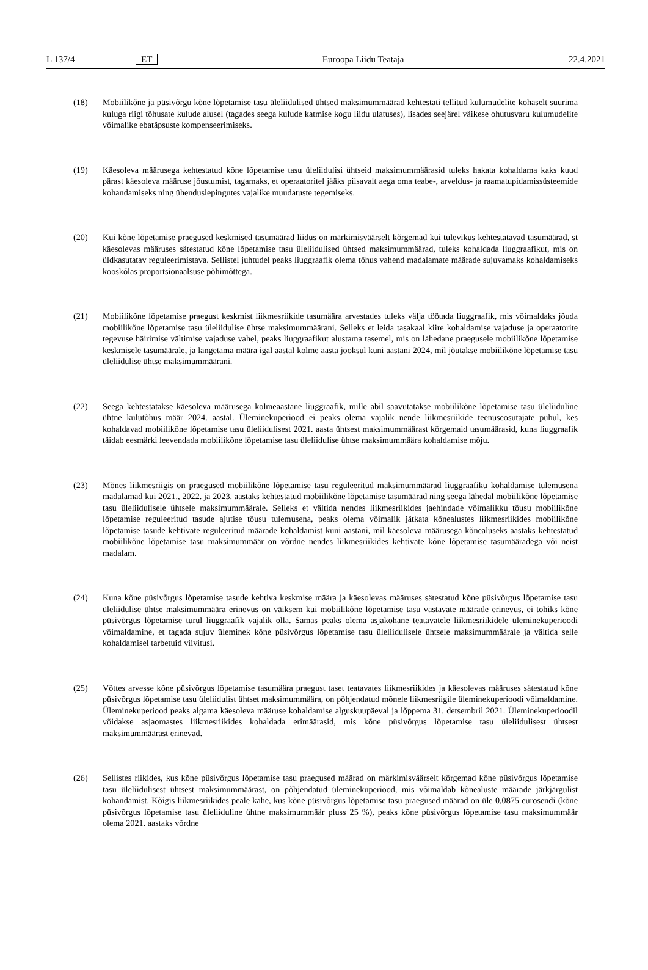L 137/4 ET Euroopa Liidu Teataja 22.4.2021
(18) Mobiilikõne ja püsivõrgu kõne lõpetamise tasu üleliidulised ühtsed maksimummäärad kehtestati tellitud kulumudelite kohaselt suurima kuluga riigi tõhusate kulude alusel (tagades seega kulude katmise kogu liidu ulatuses), lisades seejärel väikese ohutusvaru kulumudelite võimalike ebatäpsuste kompenseerimiseks.
(19) Käesoleva määrusega kehtestatud kõne lõpetamise tasu üleliidulisi ühtseid maksimummäärasid tuleks hakata kohaldama kaks kuud pärast käesoleva määruse jõustumist, tagamaks, et operaatoritel jääks piisavalt aega oma teabe-, arveldus- ja raamatupidamissüsteemide kohandamiseks ning ühenduslepingutes vajalike muudatuste tegemiseks.
(20) Kui kõne lõpetamise praegused keskmised tasumäärad liidus on märkimisväärselt kõrgemad kui tulevikus kehtestatavad tasumäärad, st käesolevas määruses sätestatud kõne lõpetamise tasu üleliidulised ühtsed maksimummäärad, tuleks kohaldada liuggraafikut, mis on üldkasutatav reguleerimistava. Sellistel juhtudel peaks liuggraafik olema tõhus vahend madalamate määrade sujuvamaks kohaldamiseks kooskõlas proportsionaalsuse põhimõttega.
(21) Mobiilikõne lõpetamise praegust keskmist liikmesriikide tasumäära arvestades tuleks välja töötada liuggraafik, mis võimaldaks jõuda mobiilikõne lõpetamise tasu üleliidulise ühtse maksimummäärani. Selleks et leida tasakaal kiire kohaldamise vajaduse ja operaatorite tegevuse häirimise vältimise vajaduse vahel, peaks liuggraafikut alustama tasemel, mis on lähedane praegusele mobiilikõne lõpetamise keskmisele tasumäärale, ja langetama määra igal aastal kolme aasta jooksul kuni aastani 2024, mil jõutakse mobiilikõne lõpetamise tasu üleliidulise ühtse maksimummäärani.
(22) Seega kehtestatakse käesoleva määrusega kolmeaastane liuggraafik, mille abil saavutatakse mobiilikõne lõpetamise tasu üleliiduline ühtne kulutõhus määr 2024. aastal. Üleminekuperiood ei peaks olema vajalik nende liikmesriikide teenuseosutajate puhul, kes kohaldavad mobiilikõne lõpetamise tasu üleliidulisest 2021. aasta ühtsest maksimummäärast kõrgemaid tasumäärasid, kuna liuggraafik täidab eesmärki leevendada mobiilikõne lõpetamise tasu üleliidulise ühtse maksimummäära kohaldamise mõju.
(23) Mõnes liikmesriigis on praegused mobiilikõne lõpetamise tasu reguleeritud maksimummäärad liuggraafiku kohaldamise tulemusena madalamad kui 2021., 2022. ja 2023. aastaks kehtestatud mobiilikõne lõpetamise tasumäärad ning seega lähedal mobiilikõne lõpetamise tasu üleliidulisele ühtsele maksimummäärale. Selleks et vältida nendes liikmesriikides jaehindade võimalikku tõusu mobiilikõne lõpetamise reguleeritud tasude ajutise tõusu tulemusena, peaks olema võimalik jätkata kõnealustes liikmesriikides mobiilikõne lõpetamise tasude kehtivate reguleeritud määrade kohaldamist kuni aastani, mil käesoleva määrusega kõnealuseks aastaks kehtestatud mobiilikõne lõpetamise tasu maksimummäär on võrdne nendes liikmesriikides kehtivate kõne lõpetamise tasumääradega või neist madalam.
(24) Kuna kõne püsivõrgus lõpetamise tasude kehtiva keskmise määra ja käesolevas määruses sätestatud kõne püsivõrgus lõpetamise tasu üleliidulise ühtse maksimummäära erinevus on väiksem kui mobiilikõne lõpetamise tasu vastavate määrade erinevus, ei tohiks kõne püsivõrgus lõpetamise turul liuggraafik vajalik olla. Samas peaks olema asjakohane teatavatele liikmesriikidele üleminekuperioodi võimaldamine, et tagada sujuv üleminek kõne püsivõrgus lõpetamise tasu üleliidulisele ühtsele maksimummäärale ja vältida selle kohaldamisel tarbetuid viivitusi.
(25) Võttes arvesse kõne püsivõrgus lõpetamise tasumäära praegust taset teatavates liikmesriikides ja käesolevas määruses sätestatud kõne püsivõrgus lõpetamise tasu üleliidulist ühtset maksimummäära, on põhjendatud mõnele liikmesriigile üleminekuperioodi võimaldamine. Üleminekuperiood peaks algama käesoleva määruse kohaldamise alguskuupäeval ja lõppema 31. detsembril 2021. Üleminekuperioodil võidakse asjaomastes liikmesriikides kohaldada erimäärasid, mis kõne püsivõrgus lõpetamise tasu üleliidulisest ühtsest maksimummäärast erinevad.
(26) Sellistes riikides, kus kõne püsivõrgus lõpetamise tasu praegused määrad on märkimisväärselt kõrgemad kõne püsivõrgus lõpetamise tasu üleliidulisest ühtsest maksimummäärast, on põhjendatud üleminekuperiood, mis võimaldab kõnealuste määrade järkjärgulist kohandamist. Kõigis liikmesriikides peale kahe, kus kõne püsivõrgus lõpetamise tasu praegused määrad on üle 0,0875 eurosendi (kõne püsivõrgus lõpetamise tasu üleliiduline ühtne maksimummäär pluss 25 %), peaks kõne püsivõrgus lõpetamise tasu maksimummäär olema 2021. aastaks võrdne